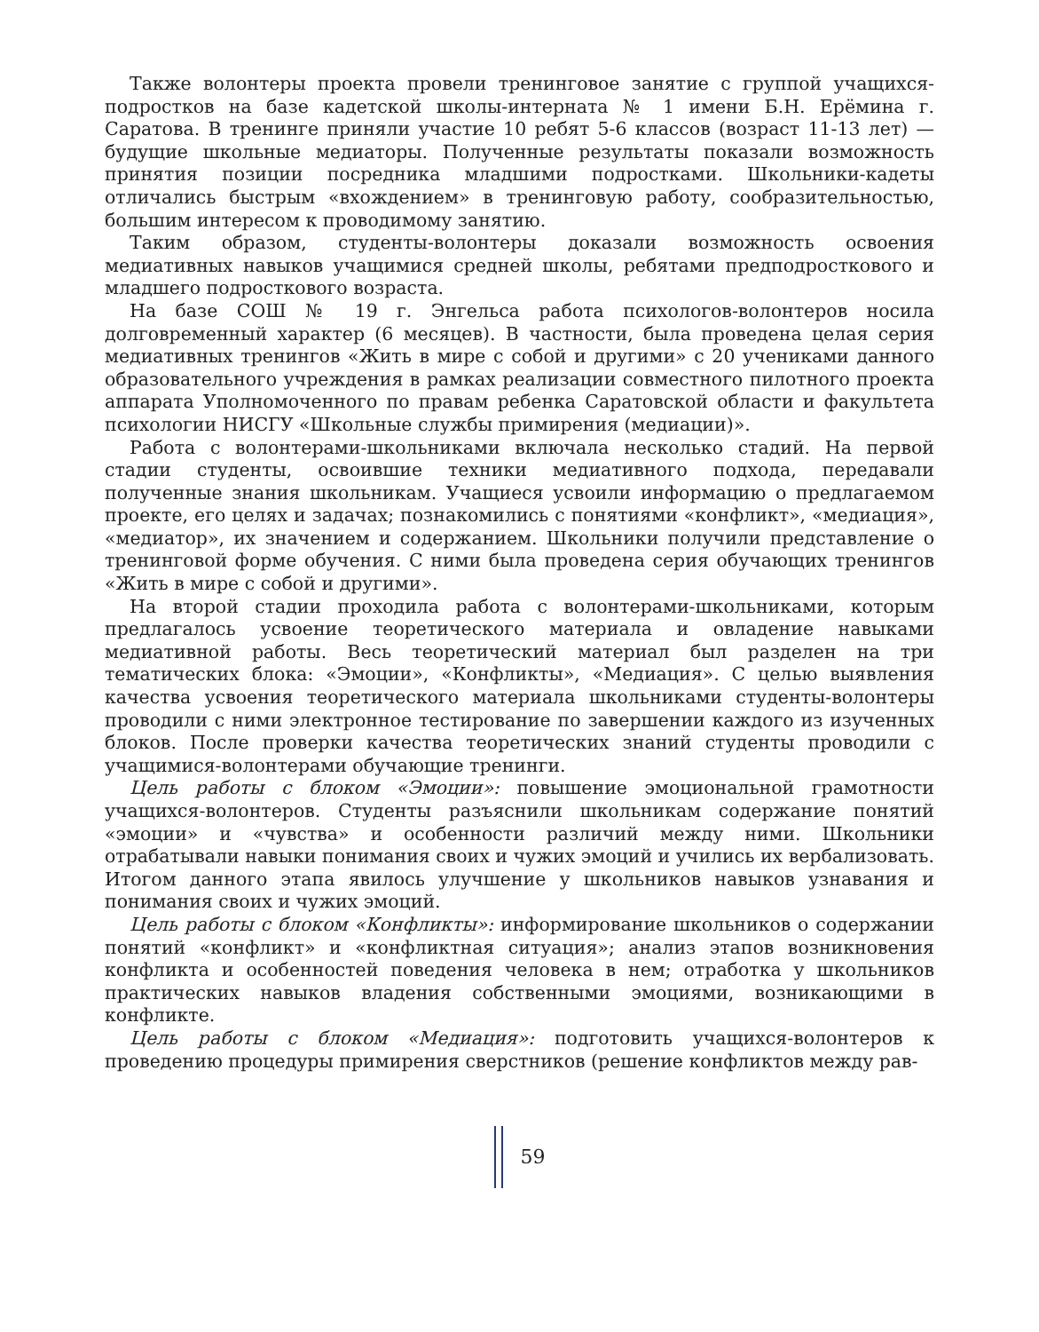Также волонтеры проекта провели тренинговое занятие с группой учащихся-подростков на базе кадетской школы-интерната № 1 имени Б.Н. Ерёмина г. Саратова. В тренинге приняли участие 10 ребят 5-6 классов (возраст 11-13 лет) — будущие школьные медиаторы. Полученные результаты показали возможность принятия позиции посредника младшими подростками. Школьники-кадеты отличались быстрым «вхождением» в тренинговую работу, сообразительностью, большим интересом к проводимому занятию.
Таким образом, студенты-волонтеры доказали возможность освоения медиативных навыков учащимися средней школы, ребятами предподросткового и младшего подросткового возраста.
На базе СОШ № 19 г. Энгельса работа психологов-волонтеров носила долговременный характер (6 месяцев). В частности, была проведена целая серия медиативных тренингов «Жить в мире с собой и другими» с 20 учениками данного образовательного учреждения в рамках реализации совместного пилотного проекта аппарата Уполномоченного по правам ребенка Саратовской области и факультета психологии НИСГУ «Школьные службы примирения (медиации)».
Работа с волонтерами-школьниками включала несколько стадий. На первой стадии студенты, освоившие техники медиативного подхода, передавали полученные знания школьникам. Учащиеся усвоили информацию о предлагаемом проекте, его целях и задачах; познакомились с понятиями «конфликт», «медиация», «медиатор», их значением и содержанием. Школьники получили представление о тренинговой форме обучения. С ними была проведена серия обучающих тренингов «Жить в мире с собой и другими».
На второй стадии проходила работа с волонтерами-школьниками, которым предлагалось усвоение теоретического материала и овладение навыками медиативной работы. Весь теоретический материал был разделен на три тематических блока: «Эмоции», «Конфликты», «Медиация». С целью выявления качества усвоения теоретического материала школьниками студенты-волонтеры проводили с ними электронное тестирование по завершении каждого из изученных блоков. После проверки качества теоретических знаний студенты проводили с учащимися-волонтерами обучающие тренинги.
Цель работы с блоком «Эмоции»: повышение эмоциональной грамотности учащихся-волонтеров. Студенты разъяснили школьникам содержание понятий «эмоции» и «чувства» и особенности различий между ними. Школьники отрабатывали навыки понимания своих и чужих эмоций и учились их вербализовать. Итогом данного этапа явилось улучшение у школьников навыков узнавания и понимания своих и чужих эмоций.
Цель работы с блоком «Конфликты»: информирование школьников о содержании понятий «конфликт» и «конфликтная ситуация»; анализ этапов возникновения конфликта и особенностей поведения человека в нем; отработка у школьников практических навыков владения собственными эмоциями, возникающими в конфликте.
Цель работы с блоком «Медиация»: подготовить учащихся-волонтеров к проведению процедуры примирения сверстников (решение конфликтов между рав-
59